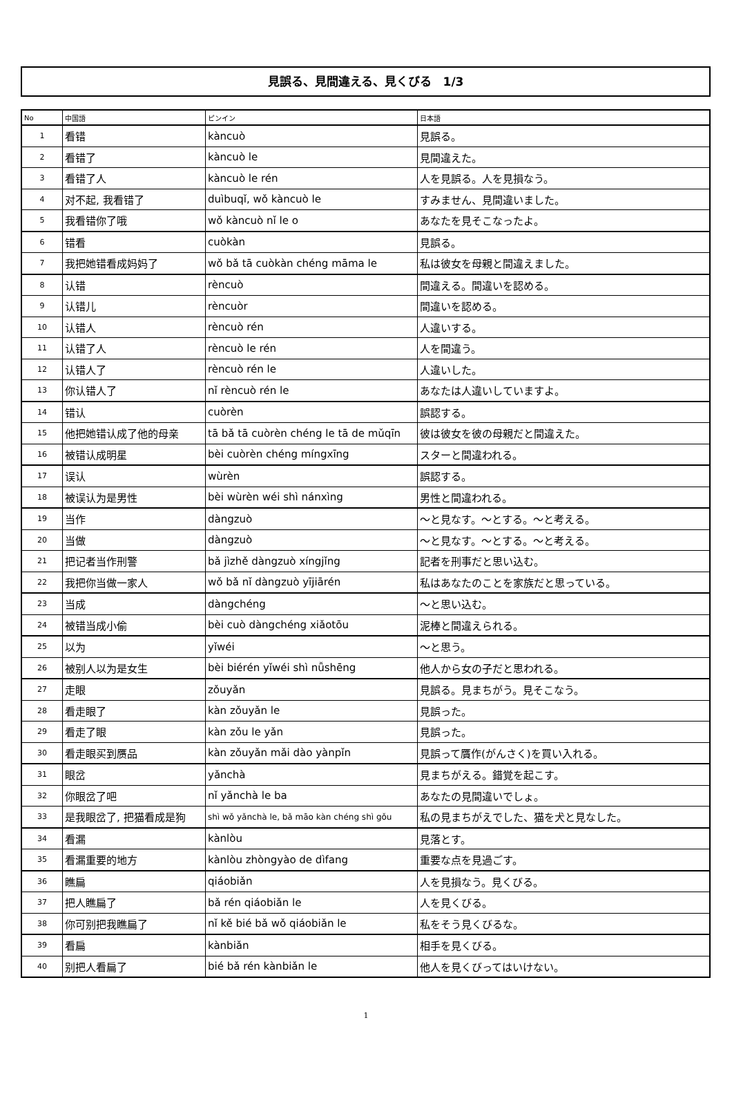見誤る、見間違える、見くびる　1/3
| No | 中国語 | ピンイン | 日本語 |
| --- | --- | --- | --- |
| 1 | 看错 | kàncuò | 見誤る。 |
| 2 | 看错了 | kàncuò le | 見間違えた。 |
| 3 | 看错了人 | kàncuò le rén | 人を見誤る。人を見損なう。 |
| 4 | 对不起, 我看错了 | duìbuqǐ, wǒ kàncuò le | すみません、見間違いました。 |
| 5 | 我看错你了哦 | wǒ kàncuò nǐ le o | あなたを見そこなったよ。 |
| 6 | 错看 | cuòkàn | 見誤る。 |
| 7 | 我把她错看成妈妈了 | wǒ bǎ tā cuòkàn chéng māma le | 私は彼女を母親と間違えました。 |
| 8 | 认错 | rèncuò | 間違える。間違いを認める。 |
| 9 | 认错儿 | rèncuòr | 間違いを認める。 |
| 10 | 认错人 | rèncuò rén | 人違いする。 |
| 11 | 认错了人 | rèncuò le rén | 人を間違う。 |
| 12 | 认错人了 | rèncuò rén le | 人違いした。 |
| 13 | 你认错人了 | nǐ rèncuò rén le | あなたは人違いしていますよ。 |
| 14 | 错认 | cuòrèn | 誤認する。 |
| 15 | 他把她错认成了他的母亲 | tā bǎ tā cuòrèn chéng le tā de mǔqīn | 彼は彼女を彼の母親だと間違えた。 |
| 16 | 被错认成明星 | bèi cuòrèn chéng míngxīng | スターと間違われる。 |
| 17 | 误认 | wùrèn | 誤認する。 |
| 18 | 被误认为是男性 | bèi wùrèn wéi shì nánxìng | 男性と間違われる。 |
| 19 | 当作 | dàngzuò | ～と見なす。～とする。～と考える。 |
| 20 | 当做 | dàngzuò | ～と見なす。～とする。～と考える。 |
| 21 | 把记者当作刑警 | bǎ jìzhě dàngzuò xíngjǐng | 記者を刑事だと思い込む。 |
| 22 | 我把你当做一家人 | wǒ bǎ nǐ dàngzuò yījiārén | 私はあなたのことを家族だと思っている。 |
| 23 | 当成 | dàngchéng | ～と思い込む。 |
| 24 | 被错当成小偷 | bèi cuò dàngchéng xiǎotōu | 泥棒と間違えられる。 |
| 25 | 以为 | yǐwéi | ～と思う。 |
| 26 | 被别人以为是女生 | bèi biérén yǐwéi shì nǚshēng | 他人から女の子だと思われる。 |
| 27 | 走眼 | zǒuyǎn | 見誤る。見まちがう。見そこなう。 |
| 28 | 看走眼了 | kàn zǒuyǎn le | 見誤った。 |
| 29 | 看走了眼 | kàn zǒu le yǎn | 見誤った。 |
| 30 | 看走眼买到赝品 | kàn zǒuyǎn mǎi dào yànpǐn | 見誤って贋作(がんさく)を買い入れる。 |
| 31 | 眼岔 | yǎnchà | 見まちがえる。錯覚を起こす。 |
| 32 | 你眼岔了吧 | nǐ yǎnchà le ba | あなたの見間違いでしょ。 |
| 33 | 是我眼岔了, 把猫看成是狗 | shì wǒ yǎnchà le, bǎ māo kàn chéng shì gǒu | 私の見まちがえでした、猫を犬と見なした。 |
| 34 | 看漏 | kànlòu | 見落とす。 |
| 35 | 看漏重要的地方 | kànlòu zhòngyào de dìfang | 重要な点を見過ごす。 |
| 36 | 瞧扁 | qiáobiǎn | 人を見損なう。見くびる。 |
| 37 | 把人瞧扁了 | bǎ rén qiáobiǎn le | 人を見くびる。 |
| 38 | 你可别把我瞧扁了 | nǐ kě bié bǎ wǒ qiáobiǎn le | 私をそう見くびるな。 |
| 39 | 看扁 | kànbiǎn | 相手を見くびる。 |
| 40 | 别把人看扁了 | bié bǎ rén kànbiǎn le | 他人を見くびってはいけない。 |
1